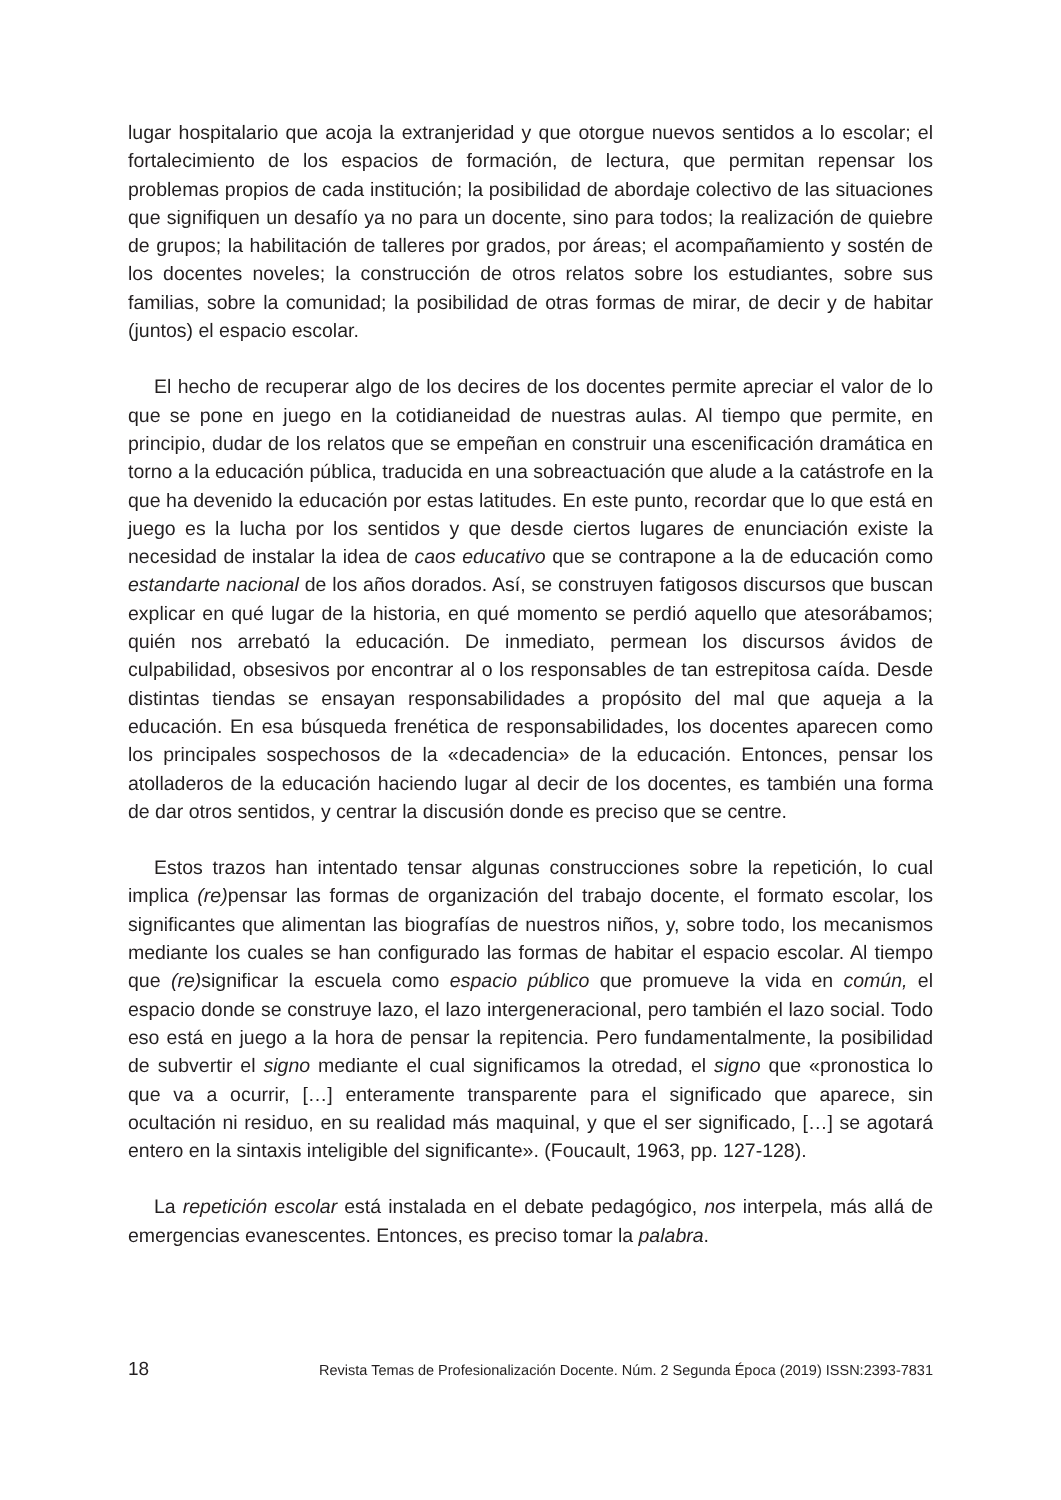lugar hospitalario que acoja la extranjeridad y que otorgue nuevos sentidos a lo esco­lar; el fortalecimiento de los espacios de formación, de lectura, que permitan repensar los problemas propios de cada institución; la posibilidad de abordaje colectivo de las situaciones que signifiquen un desafío ya no para un docente, sino para todos; la realización de quiebre de grupos; la habilitación de talleres por grados, por áreas; el acompañamiento y sostén de los docentes noveles; la construcción de otros relatos sobre los estudiantes, sobre sus familias, sobre la comunidad; la posibilidad de otras formas de mirar, de decir y de habitar (juntos) el espacio escolar.
El hecho de recuperar algo de los decires de los docentes permite apreciar el valor de lo que se pone en juego en la cotidianeidad de nuestras aulas. Al tiempo que permi­te, en principio, dudar de los relatos que se empeñan en construir una escenificación dramática en torno a la educación pública, traducida en una sobreactuación que alude a la catástrofe en la que ha devenido la educación por estas latitudes. En este punto, recordar que lo que está en juego es la lucha por los sentidos y que desde ciertos lugares de enunciación existe la necesidad de instalar la idea de caos educativo que se contrapone a la de educación como estandarte nacional de los años dorados. Así, se construyen fatigosos discursos que buscan explicar en qué lugar de la historia, en qué momento se perdió aquello que atesorábamos; quién nos arrebató la educación. De inmediato, permean los discursos ávidos de culpabilidad, obsesivos por encontrar al o los responsables de tan estrepitosa caída. Desde distintas tiendas se ensayan responsabilidades a propósito del mal que aqueja a la educación. En esa búsqueda frenética de responsabilidades, los docentes aparecen como los principales sospe­chosos de la «decadencia» de la educación. Entonces, pensar los atolladeros de la educación haciendo lugar al decir de los docentes, es también una forma de dar otros sentidos, y centrar la discusión donde es preciso que se centre.
Estos trazos han intentado tensar algunas construcciones sobre la repetición, lo cual implica (re) pensar las formas de organización del trabajo docente, el formato escolar, los significantes que alimentan las biografías de nuestros niños, y, sobre todo, los mecanismos mediante los cuales se han configurado las formas de habitar el espacio escolar. Al tiempo que (re) significar la escuela como espacio público que promueve la vida en común, el espacio donde se construye lazo, el lazo intergenera­cional, pero también el lazo social. Todo eso está en juego a la hora de pensar la re­pitencia. Pero fundamentalmente, la posibilidad de subvertir el signo mediante el cual significamos la otredad, el signo que «pronostica lo que va a ocurrir, […] enteramente transparente para el significado que aparece, sin ocultación ni residuo, en su realidad más maquinal, y que el ser significado, […] se agotará entero en la sintaxis inteligible del significante». (Foucault, 1963, pp. 127-128).
La repetición escolar está instalada en el debate pedagógico, nos interpela, más allá de emergencias evanescentes. Entonces, es preciso tomar la palabra.
18 Revista Temas de Profesionalización Docente. Núm. 2 Segunda Época (2019) ISSN:2393-7831